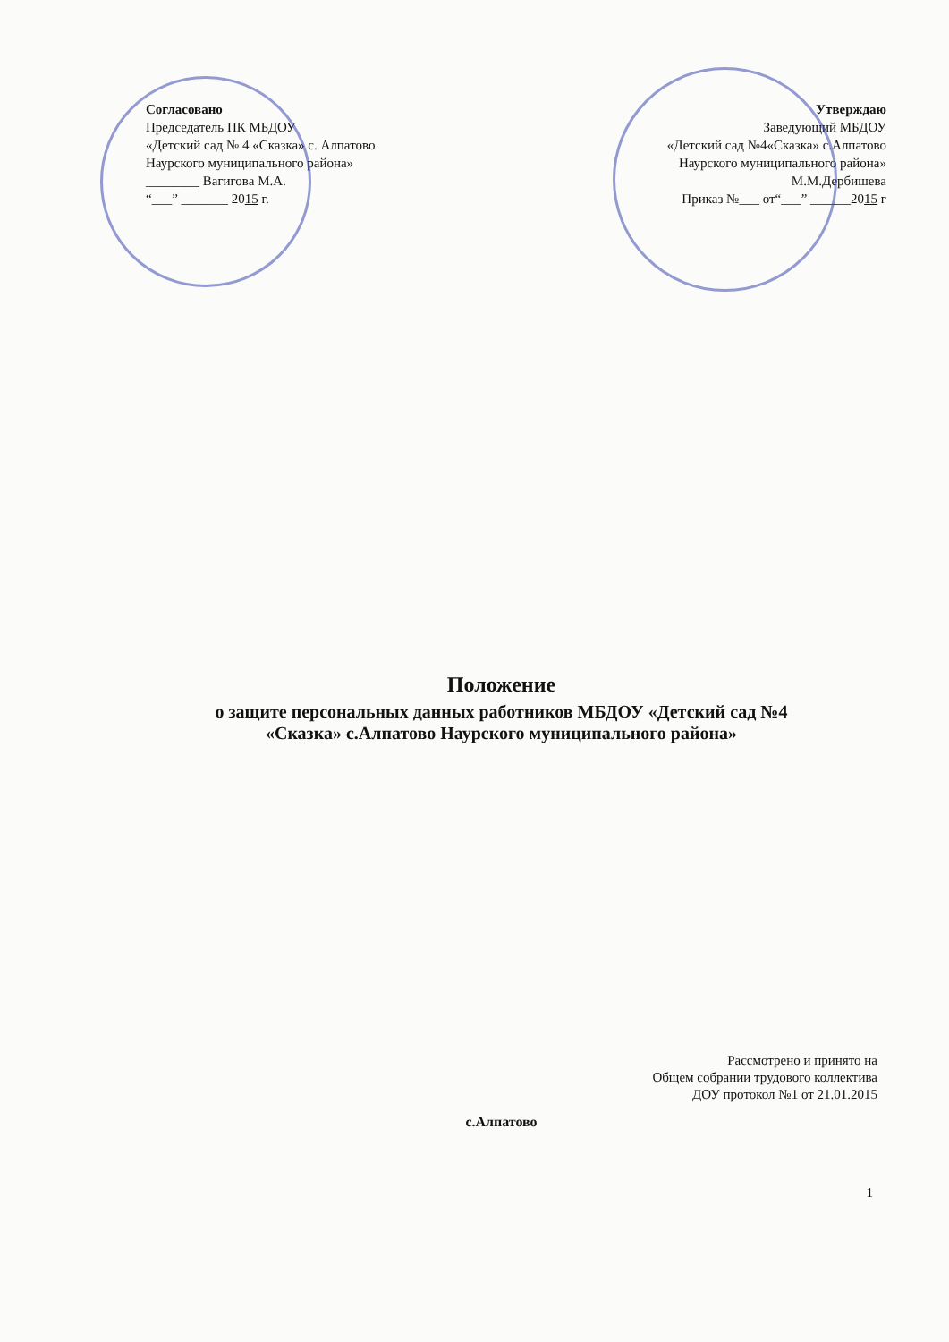Согласовано
Председатель ПК МБДОУ
«Детский сад № 4 «Сказка» с. Алпатово
Наурского муниципального района»
________ Вагигова М.А.
“___” _______ 2015 г.
Утверждаю
Заведующий МБДОУ
«Детский сад №4«Сказка» с.Алпатово
Наурского муниципального района»
М.М.Дербишева
Приказ №___ от“___” ______2015 г
Положение
о защите персональных данных работников МБДОУ «Детский сад №4
«Сказка» с.Алпатово Наурского муниципального района»
Рассмотрено и принято на
Общем собрании трудового коллектива
ДОУ протокол №1 от 21.01.2015
с.Алпатово
1